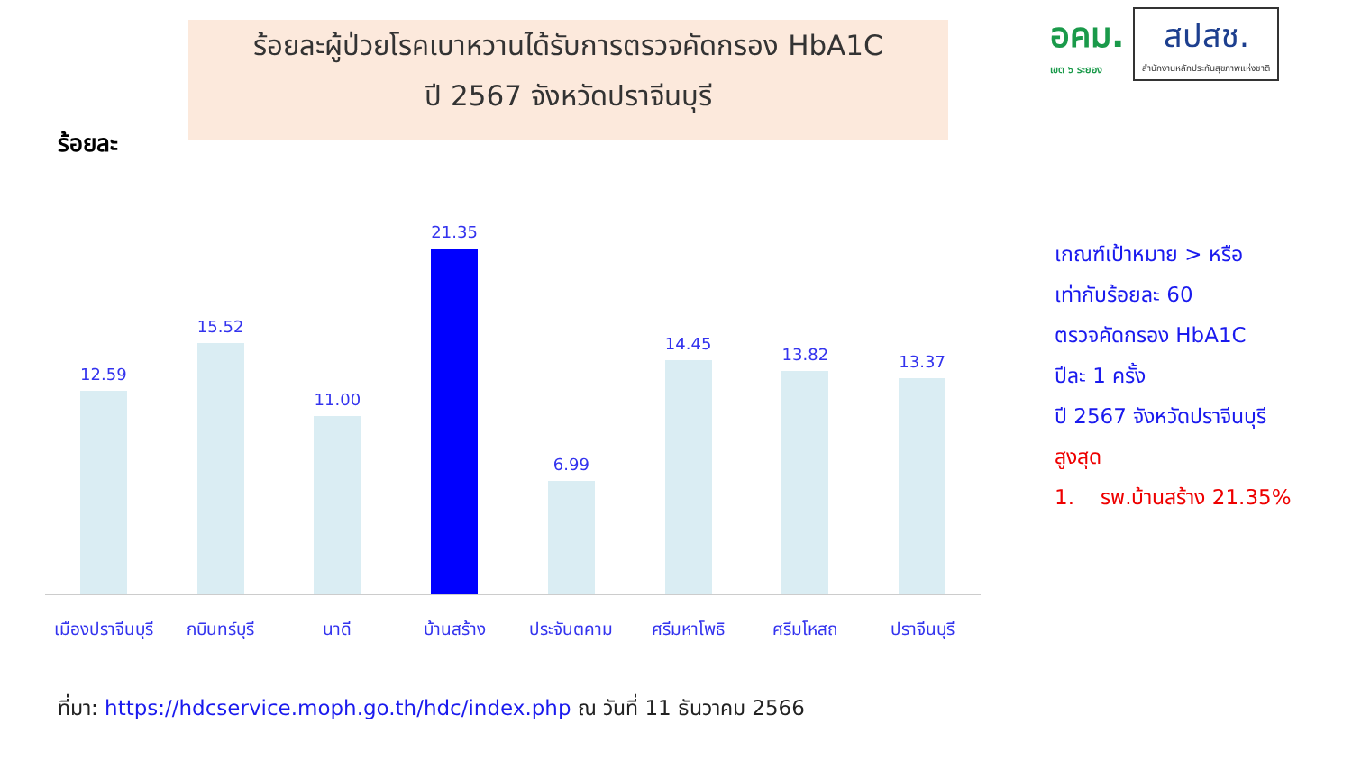ร้อยละผู้ป่วยโรคเบาหวานได้รับการตรวจคัดกรอง HbA1C
ปี 2567 จังหวัดปราจีนบุรี
ร้อยละ
อคม.
เขต ๖ ระยอง
สปสช.
สำนักงานหลักประกันสุขภาพแห่งชาติ
12.59
15.52
11.00
21.35
6.99
14.45
13.82
13.37
เมืองปราจีนบุรี กบินทร์บุรี นาดี บ้านสร้าง ประจันตคาม ศรีมหาโพธิ ศรีมโหสถ ปราจีนบุรี
เกณฑ์เป้าหมาย > หรือ
เท่ากับร้อยละ 60
ตรวจคัดกรอง HbA1C
ปีละ 1 ครั้ง
ปี 2567 จังหวัดปราจีนบุรี
สูงสุด
1. รพ.บ้านสร้าง 21.35%
ที่มา: https://hdcservice.moph.go.th/hdc/index.php ณ วันที่ 11 ธันวาคม 2566